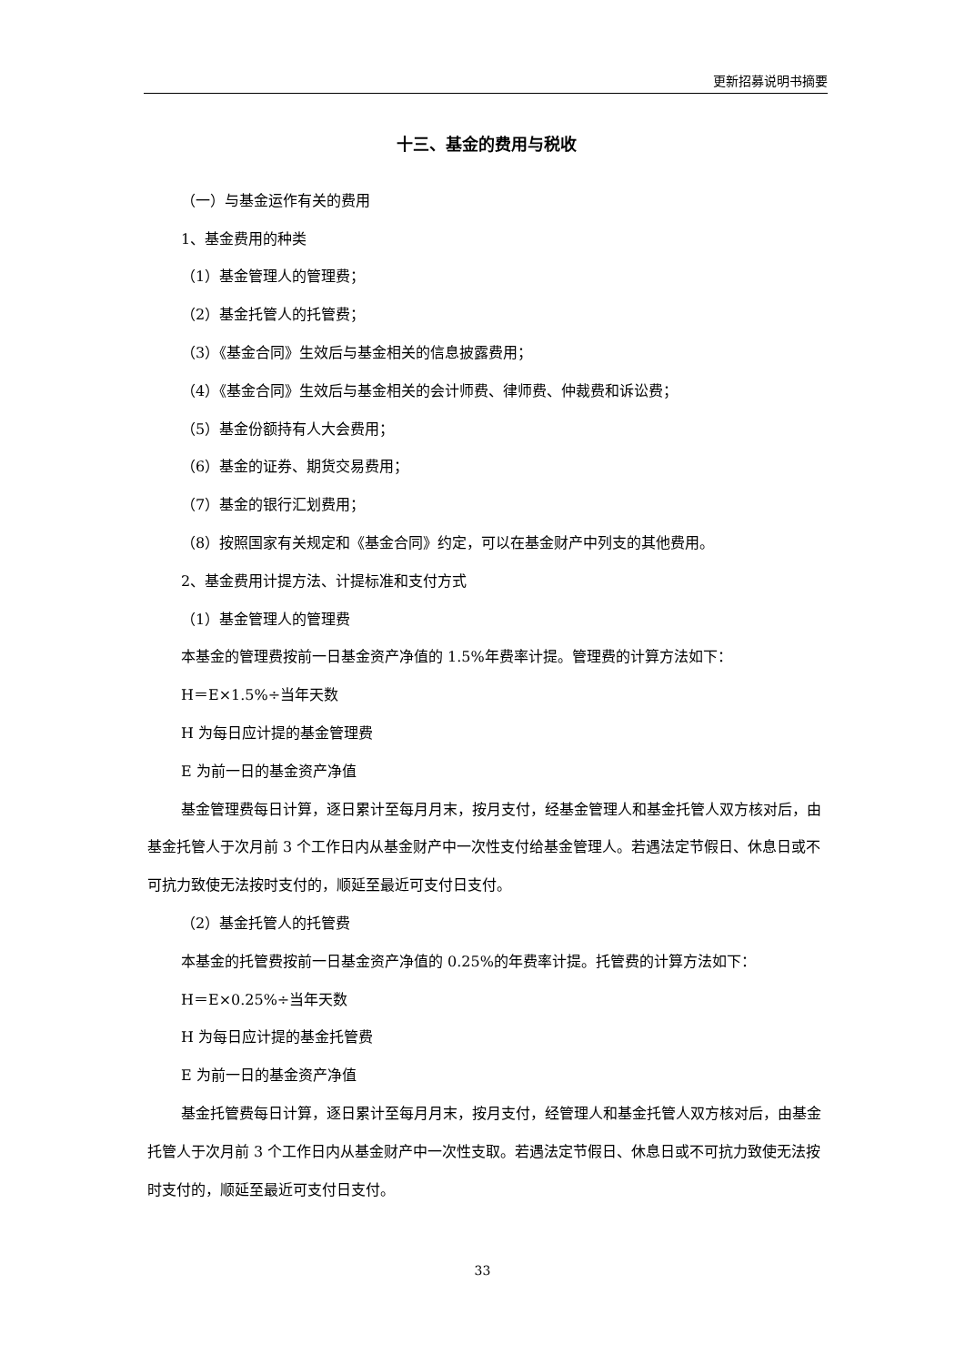更新招募说明书摘要
十三、基金的费用与税收
（一）与基金运作有关的费用
1、基金费用的种类
（1）基金管理人的管理费；
（2）基金托管人的托管费；
（3）《基金合同》生效后与基金相关的信息披露费用；
（4）《基金合同》生效后与基金相关的会计师费、律师费、仲裁费和诉讼费；
（5）基金份额持有人大会费用；
（6）基金的证券、期货交易费用；
（7）基金的银行汇划费用；
（8）按照国家有关规定和《基金合同》约定，可以在基金财产中列支的其他费用。
2、基金费用计提方法、计提标准和支付方式
（1）基金管理人的管理费
本基金的管理费按前一日基金资产净值的 1.5%年费率计提。管理费的计算方法如下：
H＝E×1.5%÷当年天数
H 为每日应计提的基金管理费
E 为前一日的基金资产净值
基金管理费每日计算，逐日累计至每月月末，按月支付，经基金管理人和基金托管人双方核对后，由基金托管人于次月前 3 个工作日内从基金财产中一次性支付给基金管理人。若遇法定节假日、休息日或不可抗力致使无法按时支付的，顺延至最近可支付日支付。
（2）基金托管人的托管费
本基金的托管费按前一日基金资产净值的 0.25%的年费率计提。托管费的计算方法如下：
H＝E×0.25%÷当年天数
H 为每日应计提的基金托管费
E 为前一日的基金资产净值
基金托管费每日计算，逐日累计至每月月末，按月支付，经管理人和基金托管人双方核对后，由基金托管人于次月前 3 个工作日内从基金财产中一次性支取。若遇法定节假日、休息日或不可抗力致使无法按时支付的，顺延至最近可支付日支付。
33